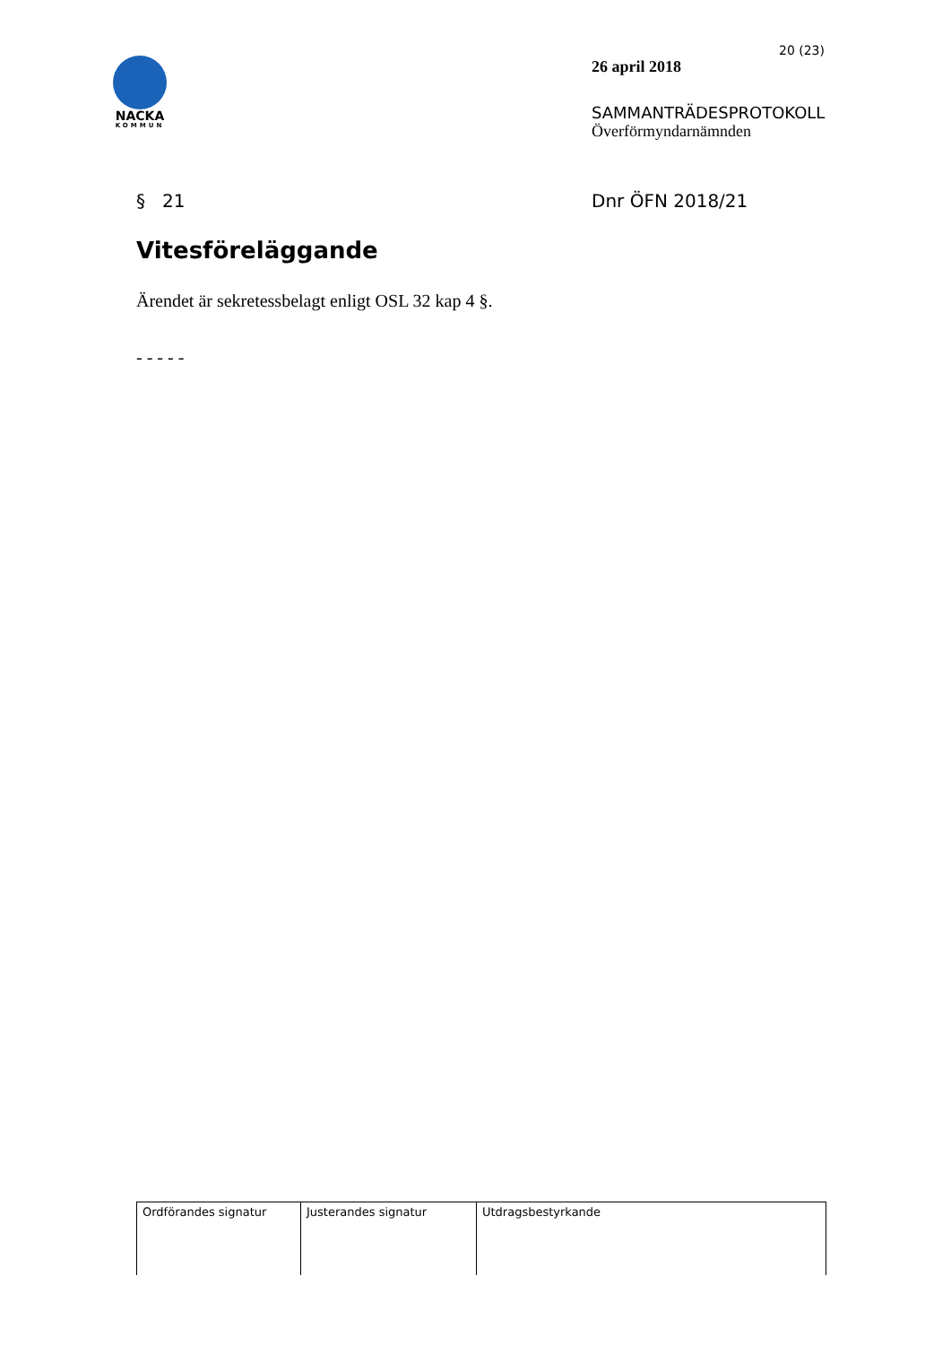NACKA
KOMMUN
20 (23)
26 april 2018
SAMMANTRÄDESPROTOKOLL
Överförmyndarnämnden
§ 21 Dnr ÖFN 2018/21
Vitesföreläggande
Ärendet är sekretessbelagt enligt OSL 32 kap 4 §.
- - - - -
| Ordförandes signatur | Justerandes signatur | Utdragsbestyrkande |